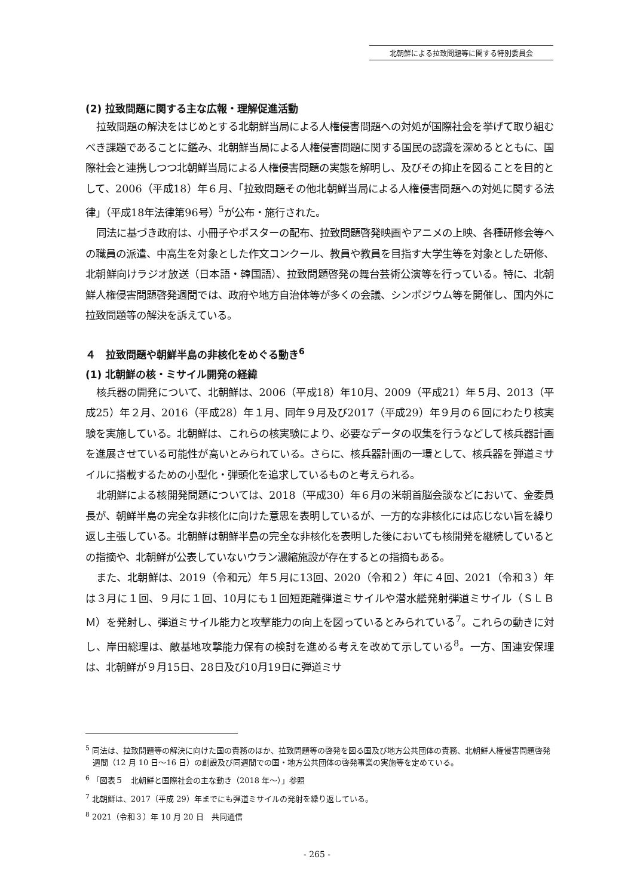北朝鮮による拉致問題等に関する特別委員会
(2) 拉致問題に関する主な広報・理解促進活動
拉致問題の解決をはじめとする北朝鮮当局による人権侵害問題への対処が国際社会を挙げて取り組むべき課題であることに鑑み、北朝鮮当局による人権侵害問題に関する国民の認識を深めるとともに、国際社会と連携しつつ北朝鮮当局による人権侵害問題の実態を解明し、及びその抑止を図ることを目的として、2006（平成18）年６月、「拉致問題その他北朝鮮当局による人権侵害問題への対処に関する法律」（平成18年法律第96号）<sup>5</sup>が公布・施行された。
同法に基づき政府は、小冊子やポスターの配布、拉致問題啓発映画やアニメの上映、各種研修会等への職員の派遣、中高生を対象とした作文コンクール、教員や教員を目指す大学生等を対象とした研修、北朝鮮向けラジオ放送（日本語・韓国語）、拉致問題啓発の舞台芸術公演等を行っている。特に、北朝鮮人権侵害問題啓発週間では、政府や地方自治体等が多くの会議、シンポジウム等を開催し、国内外に拉致問題等の解決を訴えている。
４　拉致問題や朝鮮半島の非核化をめぐる動き<sup>6</sup>
(1) 北朝鮮の核・ミサイル開発の経緯
核兵器の開発について、北朝鮮は、2006（平成18）年10月、2009（平成21）年５月、2013（平成25）年２月、2016（平成28）年１月、同年９月及び2017（平成29）年９月の６回にわたり核実験を実施している。北朝鮮は、これらの核実験により、必要なデータの収集を行うなどして核兵器計画を進展させている可能性が高いとみられている。さらに、核兵器計画の一環として、核兵器を弾道ミサイルに搭載するための小型化・弾頭化を追求しているものと考えられる。
北朝鮮による核開発問題については、2018（平成30）年６月の米朝首脳会談などにおいて、金委員長が、朝鮮半島の完全な非核化に向けた意思を表明しているが、一方的な非核化には応じない旨を繰り返し主張している。北朝鮮は朝鮮半島の完全な非核化を表明した後においても核開発を継続しているとの指摘や、北朝鮮が公表していないウラン濃縮施設が存在するとの指摘もある。
また、北朝鮮は、2019（令和元）年５月に13回、2020（令和２）年に４回、2021（令和３）年は３月に１回、９月に１回、10月にも１回短距離弾道ミサイルや潜水艦発射弾道ミサイル（ＳＬＢＭ）を発射し、弾道ミサイル能力と攻撃能力の向上を図っているとみられている<sup>7</sup>。これらの動きに対し、岸田総理は、敵基地攻撃能力保有の検討を進める考えを改めて示している<sup>8</sup>。一方、国連安保理は、北朝鮮が９月15日、28日及び10月19日に弾道ミサ
<sup>5</sup> 同法は、拉致問題等の解決に向けた国の責務のほか、拉致問題等の啓発を図る国及び地方公共団体の責務、北朝鮮人権侵害問題啓発週間（12 月 10 日～16 日）の創設及び同週間での国・地方公共団体の啓発事業の実施等を定めている。
<sup>6</sup> 「図表５　北朝鮮と国際社会の主な動き（2018 年～）」参照
<sup>7</sup> 北朝鮮は、2017（平成 29）年までにも弾道ミサイルの発射を繰り返している。
<sup>8</sup> 2021（令和３）年 10 月 20 日　共同通信
- 265 -